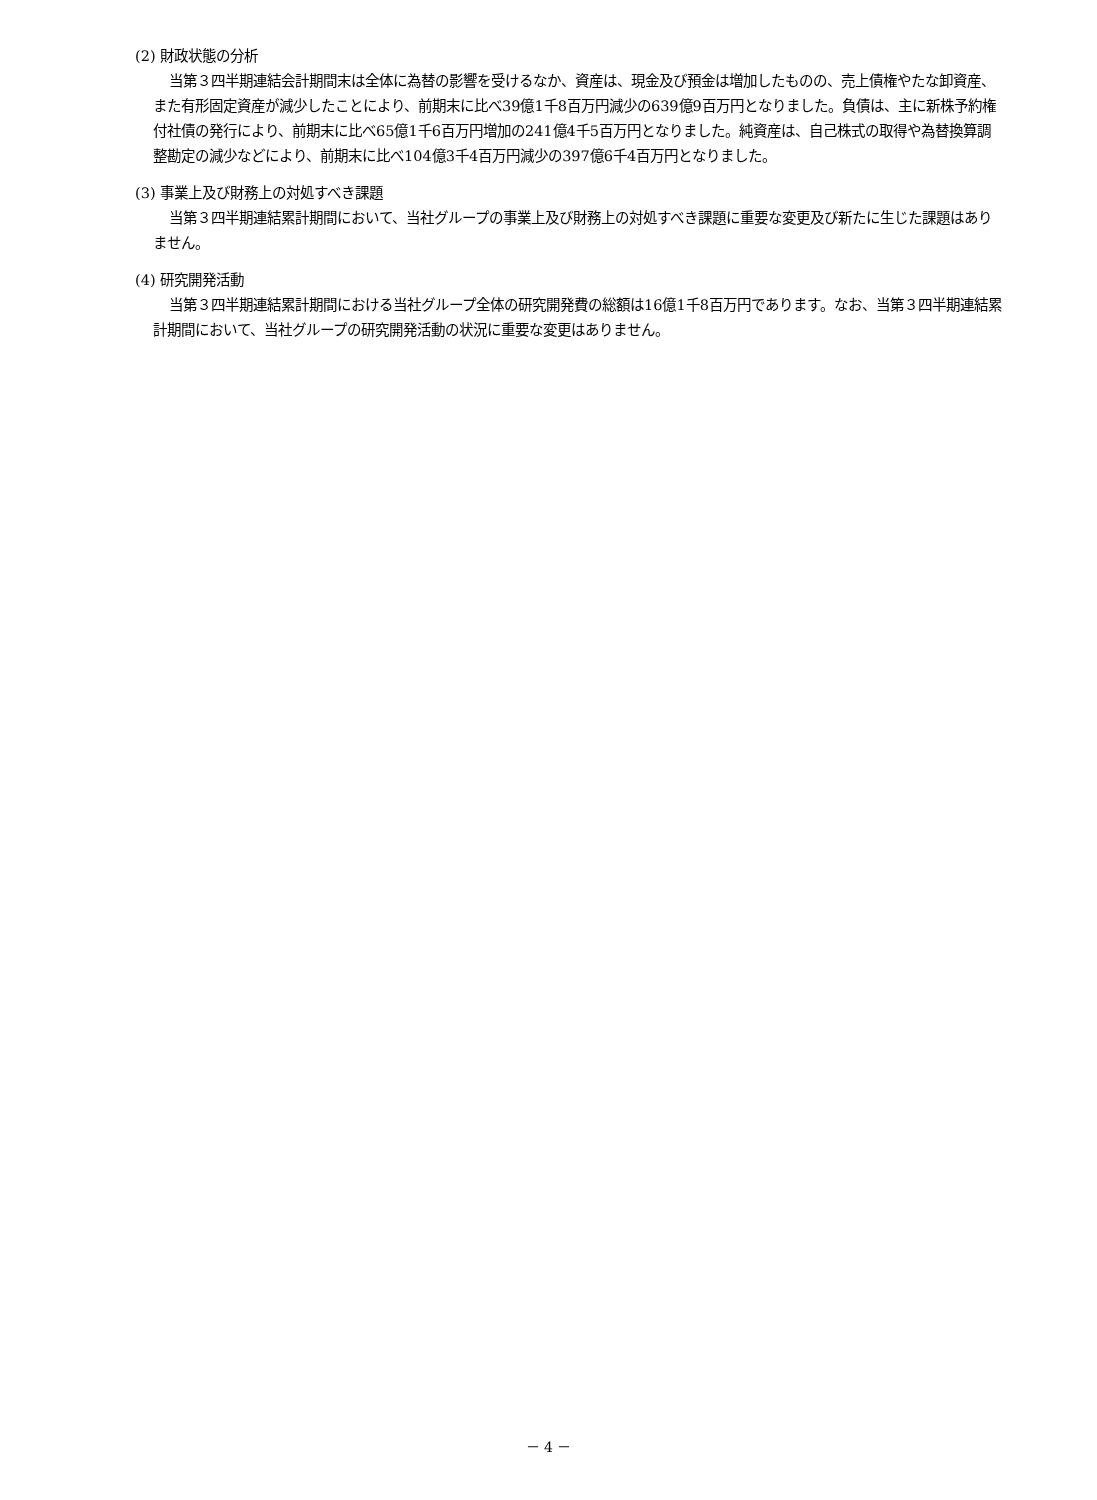(2) 財政状態の分析
当第３四半期連結会計期間末は全体に為替の影響を受けるなか、資産は、現金及び預金は増加したものの、売上債権やたな卸資産、また有形固定資産が減少したことにより、前期末に比べ39億1千8百万円減少の639億9百万円となりました。負債は、主に新株予約権付社債の発行により、前期末に比べ65億1千6百万円増加の241億4千5百万円となりました。純資産は、自己株式の取得や為替換算調整勘定の減少などにより、前期末に比べ104億3千4百万円減少の397億6千4百万円となりました。
(3) 事業上及び財務上の対処すべき課題
当第３四半期連結累計期間において、当社グループの事業上及び財務上の対処すべき課題に重要な変更及び新たに生じた課題はありません。
(4) 研究開発活動
当第３四半期連結累計期間における当社グループ全体の研究開発費の総額は16億1千8百万円であります。なお、当第３四半期連結累計期間において、当社グループの研究開発活動の状況に重要な変更はありません。
－ 4 －